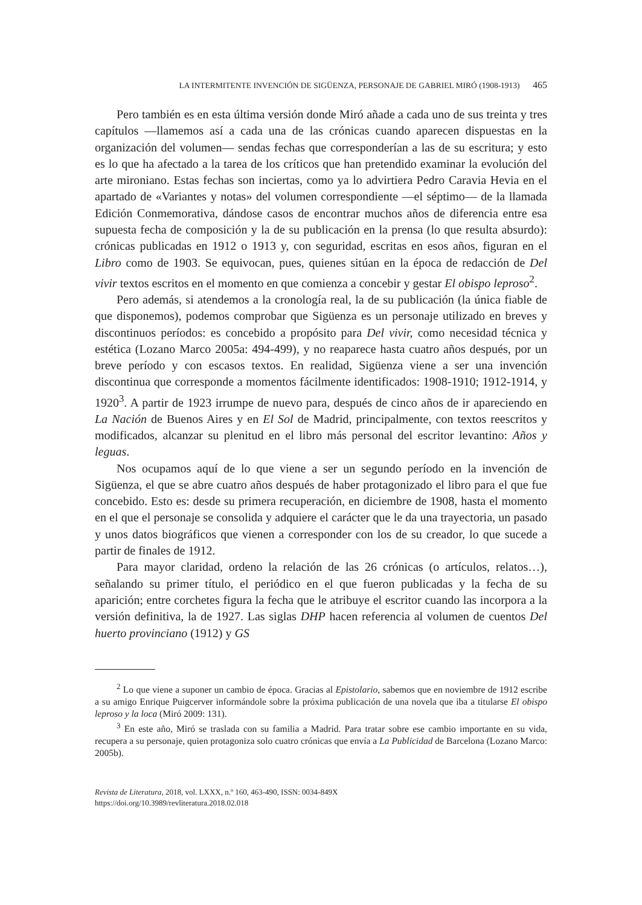LA INTERMITENTE INVENCIÓN DE SIGÜENZA, PERSONAJE DE GABRIEL MIRÓ (1908-1913) 465
Pero también es en esta última versión donde Miró añade a cada uno de sus treinta y tres capítulos —llamemos así a cada una de las crónicas cuando aparecen dispuestas en la organización del volumen— sendas fechas que corresponderían a las de su escritura; y esto es lo que ha afectado a la tarea de los críticos que han pretendido examinar la evolución del arte mironiano. Estas fechas son inciertas, como ya lo advirtiera Pedro Caravia Hevia en el apartado de «Variantes y notas» del volumen correspondiente —el séptimo— de la llamada Edición Conmemorativa, dándose casos de encontrar muchos años de diferencia entre esa supuesta fecha de composición y la de su publicación en la prensa (lo que resulta absurdo): crónicas publicadas en 1912 o 1913 y, con seguridad, escritas en esos años, figuran en el Libro como de 1903. Se equivocan, pues, quienes sitúan en la época de redacción de Del vivir textos escritos en el momento en que comienza a concebir y gestar El obispo leproso<sup>2</sup>.
Pero además, si atendemos a la cronología real, la de su publicación (la única fiable de que disponemos), podemos comprobar que Sigüenza es un personaje utilizado en breves y discontinuos períodos: es concebido a propósito para Del vivir, como necesidad técnica y estética (Lozano Marco 2005a: 494-499), y no reaparece hasta cuatro años después, por un breve período y con escasos textos. En realidad, Sigüenza viene a ser una invención discontinua que corresponde a momentos fácilmente identificados: 1908-1910; 1912-1914, y 1920<sup>3</sup>. A partir de 1923 irrumpe de nuevo para, después de cinco años de ir apareciendo en La Nación de Buenos Aires y en El Sol de Madrid, principalmente, con textos reescritos y modificados, alcanzar su plenitud en el libro más personal del escritor levantino: Años y leguas.
Nos ocupamos aquí de lo que viene a ser un segundo período en la invención de Sigüenza, el que se abre cuatro años después de haber protagonizado el libro para el que fue concebido. Esto es: desde su primera recuperación, en diciembre de 1908, hasta el momento en el que el personaje se consolida y adquiere el carácter que le da una trayectoria, un pasado y unos datos biográficos que vienen a corresponder con los de su creador, lo que sucede a partir de finales de 1912.
Para mayor claridad, ordeno la relación de las 26 crónicas (o artículos, relatos…), señalando su primer título, el periódico en el que fueron publicadas y la fecha de su aparición; entre corchetes figura la fecha que le atribuye el escritor cuando las incorpora a la versión definitiva, la de 1927. Las siglas DHP hacen referencia al volumen de cuentos Del huerto provinciano (1912) y GS
<sup>2</sup> Lo que viene a suponer un cambio de época. Gracias al Epistolario, sabemos que en noviembre de 1912 escribe a su amigo Enrique Puigcerver informándole sobre la próxima publicación de una novela que iba a titularse El obispo leproso y la loca (Miró 2009: 131).
<sup>3</sup> En este año, Miró se traslada con su familia a Madrid. Para tratar sobre ese cambio importante en su vida, recupera a su personaje, quien protagoniza solo cuatro crónicas que envía a La Publicidad de Barcelona (Lozano Marco: 2005b).
Revista de Literatura, 2018, vol. LXXX, n.º 160, 463-490, ISSN: 0034-849X
https://doi.org/10.3989/revliteratura.2018.02.018